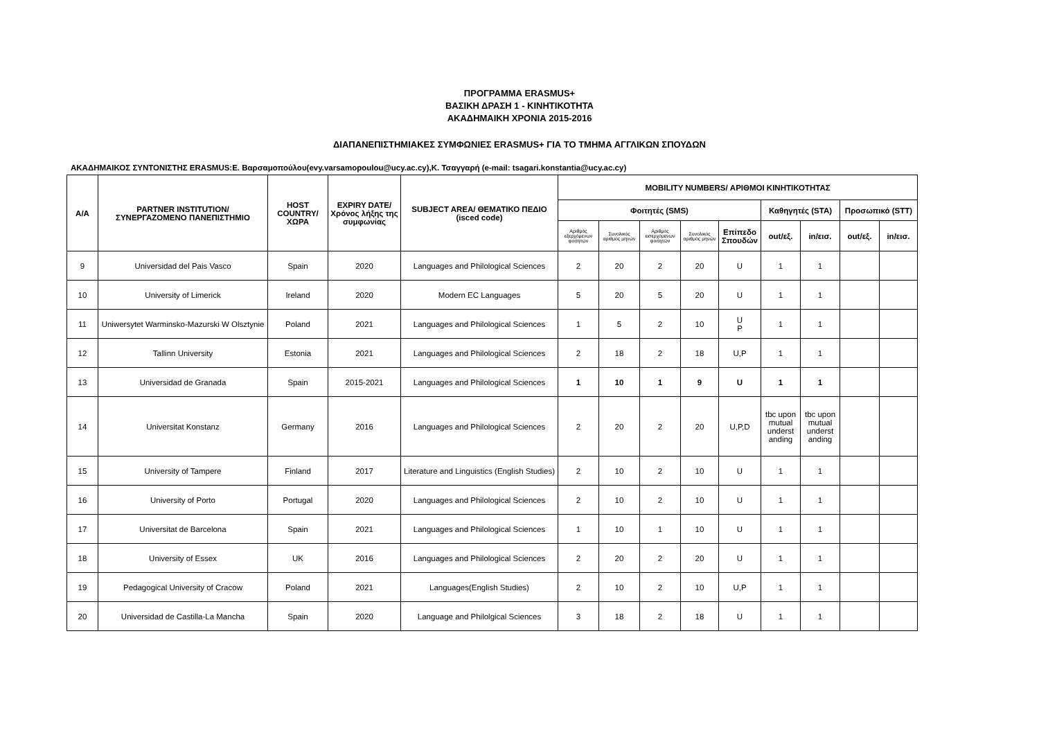ΠΡΟΓΡΑΜΜΑ ERASMUS+
ΒΑΣΙΚΗ ΔΡΑΣΗ 1 - ΚΙΝΗΤΙΚΟΤΗΤΑ
ΑΚΑΔΗΜΑΙΚΗ ΧΡΟΝΙΑ 2015-2016
ΔΙΑΠΑΝΕΠΙΣΤΗΜΙΑΚΕΣ ΣΥΜΦΩΝΙΕΣ ERASMUS+ ΓΙΑ ΤΟ ΤΜΗΜΑ ΑΓΓΛΙΚΩΝ ΣΠΟΥΔΩΝ
ΑΚΑΔΗΜΑΙΚΟΣ ΣΥΝΤΟΝΙΣΤΗΣ ERASMUS:Ε. Βαρσαμοπούλου(evy.varsamopoulou@ucy.ac.cy),Κ. Τσαγγαρή (e-mail: tsagari.konstantia@ucy.ac.cy)
| A/A | PARTNER INSTITUTION/ ΣΥΝΕΡΓΑΖΟΜΕΝΟ ΠΑΝΕΠΙΣΤΗΜΙΟ | HOST COUNTRY/ ΧΩΡΑ | EXPIRY DATE/ Χρόνος λήξης της συμφωνίας | SUBJECT AREA/ ΘΕΜΑΤΙΚΟ ΠΕΔΙΟ (isced code) | MOBILITY NUMBERS/ ΑΡΙΘΜΟΙ ΚΙΝΗΤΙΚΟΤΗΤΑΣ | | | | | | | | |
| --- | --- | --- | --- | --- | --- | --- | --- | --- | --- | --- | --- | --- | --- |
| | | | | | Φοιτητές (SMS) | | | | | Καθηγητές (STA) | | Προσωπικό (STT) | |
| | | | | | Αριθμός εξερχόμενων φοιτητών | Συνολικός αριθμός μηνών | Αριθμός εισερχόμενων φοιτητών | Συνολικός αριθμός μηνών | Επίπεδο Σπουδών | out/εξ. | in/εισ. | out/εξ. | in/εισ. |
| 9 | Universidad del Pais Vasco | Spain | 2020 | Languages and Philological Sciences | 2 | 20 | 2 | 20 | U | 1 | 1 | | |
| 10 | University of Limerick | Ireland | 2020 | Modern EC Languages | 5 | 20 | 5 | 20 | U | 1 | 1 | | |
| 11 | Uniwersytet Warminsko-Mazurski W Olsztynie | Poland | 2021 | Languages and Philological Sciences | 1 | 5 | 2 | 10 | U P | 1 | 1 | | |
| 12 | Tallinn University | Estonia | 2021 | Languages and Philological Sciences | 2 | 18 | 2 | 18 | U,P | 1 | 1 | | |
| 13 | Universidad de Granada | Spain | 2015-2021 | Languages and Philological Sciences | 1 | 10 | 1 | 9 | U | 1 | 1 | | |
| 14 | Universitat Konstanz | Germany | 2016 | Languages and Philological Sciences | 2 | 20 | 2 | 20 | U,P,D | tbc upon mutual underst anding | tbc upon mutual underst anding | | |
| 15 | University of Tampere | Finland | 2017 | Literature and Linguistics (English Studies) | 2 | 10 | 2 | 10 | U | 1 | 1 | | |
| 16 | University of Porto | Portugal | 2020 | Languages and Philological Sciences | 2 | 10 | 2 | 10 | U | 1 | 1 | | |
| 17 | Universitat de Barcelona | Spain | 2021 | Languages and Philological Sciences | 1 | 10 | 1 | 10 | U | 1 | 1 | | |
| 18 | University of Essex | UK | 2016 | Languages and Philological Sciences | 2 | 20 | 2 | 20 | U | 1 | 1 | | |
| 19 | Pedagogical University of Cracow | Poland | 2021 | Languages(English Studies) | 2 | 10 | 2 | 10 | U,P | 1 | 1 | | |
| 20 | Universidad de Castilla-La Mancha | Spain | 2020 | Language and Philolgical Sciences | 3 | 18 | 2 | 18 | U | 1 | 1 | | |